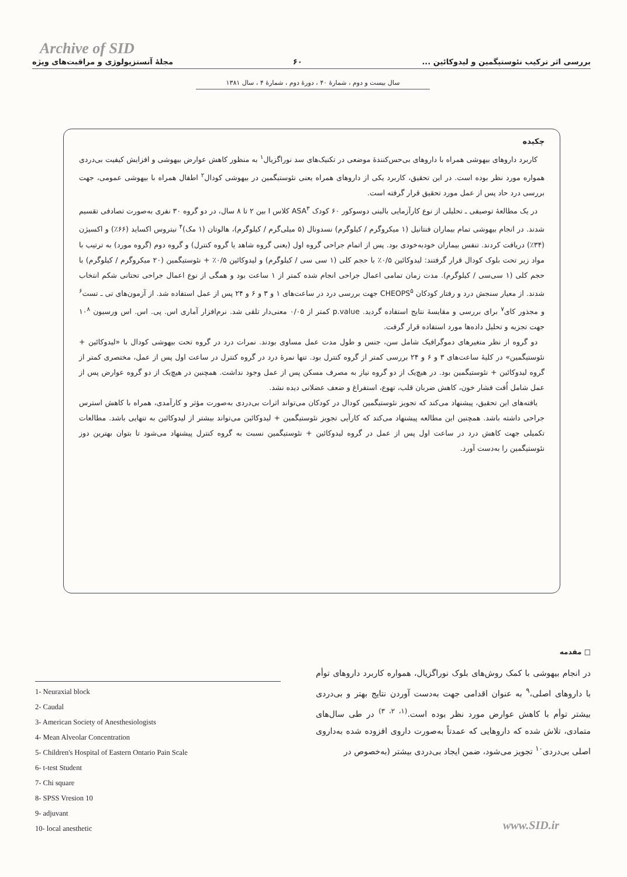Archive of SID
بررسی اثر ترکیب نئوستیگمین و لیدوکائین ... ۶۰ مجلهٔ آنستزیولوژی و مراقبت‌های ویژه
سال بیست و دوم ، شمارهٔ ۴۰ ، دورهٔ دوم ، شمارهٔ ۴ ، سال ۱۳۸۱
چکیده
کاربرد داروهای بیهوشی همراه با داروهای بی‌حس‌کنندهٔ موضعی در تکنیک‌های سد نوراگزیال<sup>۱</sup> به منظور کاهش عوارض بیهوشی و افزایش کیفیت بی‌دردی همواره مورد نظر بوده است. در این تحقیق، کاربرد یکی از داروهای همراه یعنی نئوستیگمین در بیهوشی کودال<sup>۲</sup> اطفال همراه با بیهوشی عمومی، جهت بررسی درد حاد پس از عمل مورد تحقیق قرار گرفته است.
در یک مطالعهٔ توصیفی ـ تحلیلی از نوع کارآزمایی بالینی دوسوکور ۶۰ کودک ASA<sup>۳</sup> کلاس I بین ۲ تا ۸ سال، در دو گروه ۳۰ نفری به‌صورت تصادفی تقسیم شدند. در انجام بیهوشی تمام بیماران فنتانیل (۱ میکروگرم / کیلوگرم) نسدونال (۵ میلی‌گرم / کیلوگرم)، هالوتان (۱ مک)<sup>۴</sup> نیتروس اکساید (۶۶٪) و اکسیژن (۳۴٪) دریافت کردند. تنفس بیماران خودبه‌خودی بود. پس از اتمام جراحی گروه اول (یعنی گروه شاهد یا گروه کنترل) و گروه دوم (گروه مورد) به ترتیب با مواد زیر تحت بلوک کودال قرار گرفتند: لیدوکائین ۰/۵٪ با حجم کلی (۱ سی سی / کیلوگرم) و لیدوکائین ۰/۵٪ + نئوستیگمین (۲۰ میکروگرم / کیلوگرم) با حجم کلی (۱ سی‌سی / کیلوگرم). مدت زمان تمامی اعمال جراحی انجام شده کمتر از ۱ ساعت بود و همگی از نوع اعمال جراحی تحتانی شکم انتخاب شدند. از معیار سنجش درد و رفتار کودکان CHEOPS<sup>۵</sup> جهت بررسی درد در ساعت‌های ۱ و ۳ و ۶ و ۲۴ پس از عمل استفاده شد. از آزمون‌های تی ـ تست<sup>۶</sup> و مجذور کای<sup>۷</sup> برای بررسی و مقایسهٔ نتایج استفاده گردید. p.value کمتر از ۰/۰۵ معنی‌دار تلقی شد. نرم‌افزار آماری اس. پی. اس. اس ورسیون ۱۰<sup>۸</sup> جهت تجزیه و تحلیل داده‌ها مورد استفاده قرار گرفت.
دو گروه از نظر متغیرهای دموگرافیک شامل سن، جنس و طول مدت عمل مساوی بودند. نمرات درد در گروه تحت بیهوشی کودال با «لیدوکائین + نئوستیگمین» در کلیهٔ ساعت‌های ۳ و ۶ و ۲۴ بررسی کمتر از گروه کنترل بود. تنها نمرهٔ درد در گروه کنترل در ساعت اول پس از عمل، مختصری کمتر از گروه لیدوکائین + نئوستیگمین بود. در هیچ‌یک از دو گروه نیاز به مصرف مسکن پس از عمل وجود نداشت. همچنین در هیچ‌یک از دو گروه عوارض پس از عمل شامل اُفت فشار خون، کاهش ضربان قلب، تهوع، استفراغ و ضعف عضلانی دیده نشد.
یافته‌های این تحقیق، پیشنهاد می‌کند که تجویز نئوستیگمین کودال در کودکان می‌تواند اثرات بی‌دردی به‌صورت مؤثر و کارآمدی، همراه با کاهش استرس جراحی داشته باشد. همچنین این مطالعه پیشنهاد می‌کند که کارآیی تجویز نئوستیگمین + لیدوکائین می‌تواند بیشتر از لیدوکائین به تنهایی باشد. مطالعات تکمیلی جهت کاهش درد در ساعت اول پس از عمل در گروه لیدوکائین + نئوستیگمین نسبت به گروه کنترل پیشنهاد می‌شود تا بتوان بهترین دوز نئوستیگمین را به‌دست آورد.
□ مقدمه
در انجام بیهوشی با کمک روش‌های بلوک نوراگزیال، همواره کاربرد داروهای توأم با داروهای اصلی،<sup>۹</sup> به عنوان اقدامی جهت به‌دست آوردن نتایج بهتر و بی‌دردی بیشتر توأم با کاهش عوارض مورد نظر بوده است.<sup>(۱، ۲، ۳)</sup> در طی سال‌های متمادی، تلاش شده که داروهایی که عمدتاً به‌صورت داروی افزوده شده به‌داروی اصلی بی‌دردی<sup>۱۰</sup> تجویز می‌شود، ضمن ایجاد بی‌دردی بیشتر (به‌خصوص در
1- Neuraxial block
2- Caudal
3- American Society of Anesthesiologists
4- Mean Alveolar Concentration
5- Children's Hospital of Eastern Ontario Pain Scale
6- t-test Student
7- Chi square
8- SPSS Vresion 10
9- adjuvant
10- local anesthetic
www.SID.ir